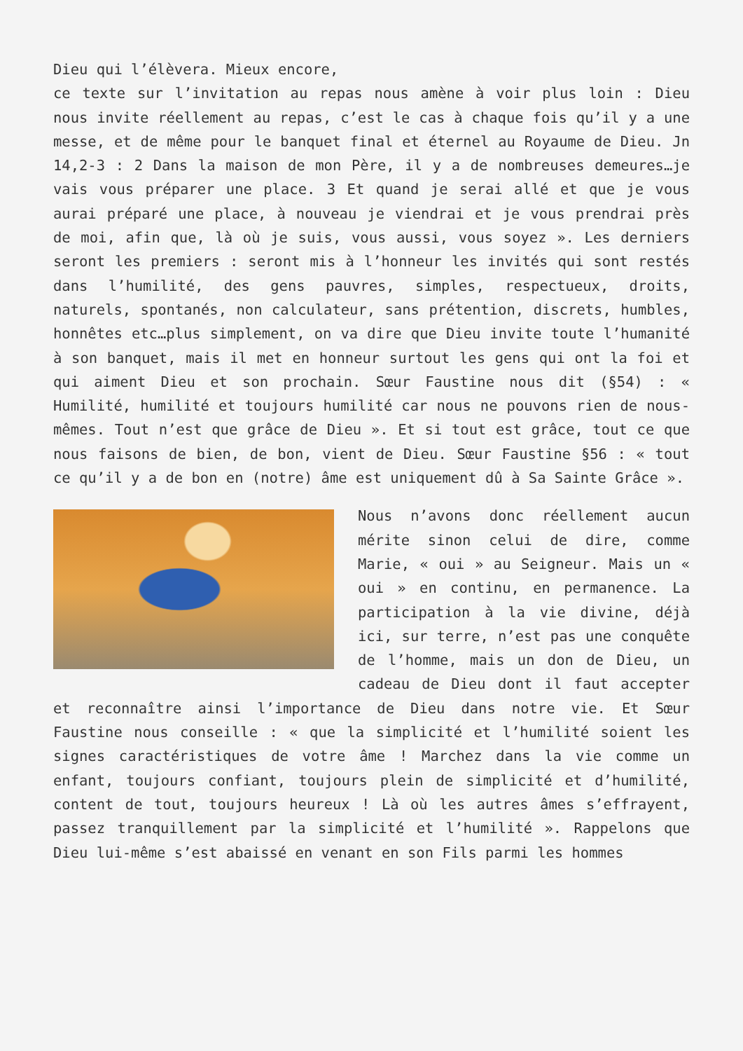Dieu qui l’élèvera. Mieux encore,
ce texte sur l’invitation au repas nous amène à voir plus loin : Dieu nous invite réellement au repas, c’est le cas à chaque fois qu’il y a une messe, et de même pour le banquet final et éternel au Royaume de Dieu. Jn 14,2-3 : 2 Dans la maison de mon Père, il y a de nombreuses demeures…je vais vous préparer une place. 3 Et quand je serai allé et que je vous aurai préparé une place, à nouveau je viendrai et je vous prendrai près de moi, afin que, là où je suis, vous aussi, vous soyez ». Les derniers seront les premiers : seront mis à l’honneur les invités qui sont restés dans l’humilité, des gens pauvres, simples, respectueux, droits, naturels, spontanés, non calculateur, sans prétention, discrets, humbles, honnêtes etc…plus simplement, on va dire que Dieu invite toute l’humanité à son banquet, mais il met en honneur surtout les gens qui ont la foi et qui aiment Dieu et son prochain. Sœur Faustine nous dit (§54) : « Humilité, humilité et toujours humilité car nous ne pouvons rien de nous-mêmes. Tout n’est que grâce de Dieu ». Et si tout est grâce, tout ce que nous faisons de bien, de bon, vient de Dieu. Sœur Faustine §56 : « tout ce qu’il y a de bon en (notre) âme est uniquement dû à Sa Sainte Grâce ».
Nous n’avons donc réellement aucun mérite sinon celui de dire, comme Marie, « oui » au Seigneur. Mais un « oui » en continu, en permanence. La participation à la vie divine, déjà ici, sur terre, n’est pas une conquête de l’homme, mais un don de Dieu, un cadeau de Dieu dont il faut accepter et reconnaître ainsi l’importance de Dieu dans notre vie. Et Sœur Faustine nous conseille : « que la simplicité et l’humilité soient les signes caractéristiques de votre âme ! Marchez dans la vie comme un enfant, toujours confiant, toujours plein de simplicité et d’humilité, content de tout, toujours heureux ! Là où les autres âmes s’effrayent, passez tranquillement par la simplicité et l’humilité ». Rappelons que Dieu lui-même s’est abaissé en venant en son Fils parmi les hommes